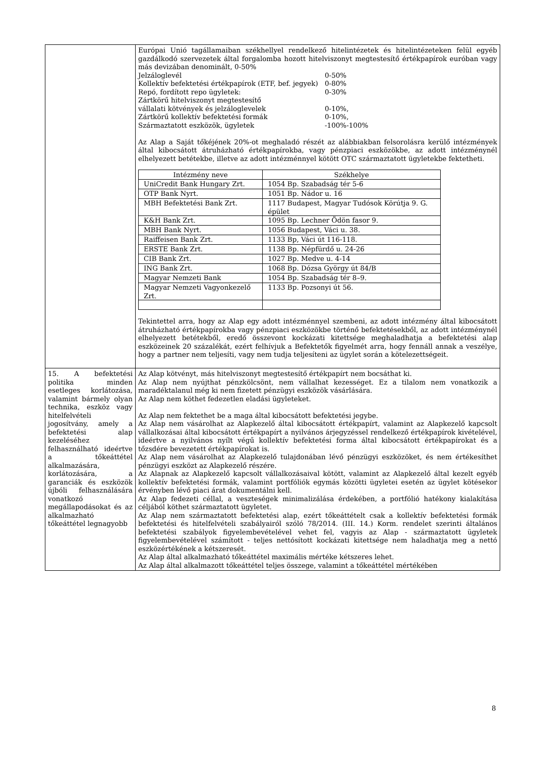| | Európai Unió tagállamaiban székhellyel rendelkező hitelintézetek és hitelintézeteken felül egyéb gazdálkodó szervezetek által forgalomba hozott hitelviszonyt megtestesítő értékpapírok euróban vagy más devizában denominált, 0-50% Jelzáloglevél 0-50% Kollektív befektetési értékpapírok (ETF, bef. jegyek) 0-80% Repó, fordított repo ügyletek: 0-30% Zártkörű hitelviszonyt megtestesítő vállalati kötvények és jelzáloglevelek 0-10%, Zártkörű kollektív befektetési formák 0-10%, Származtatott eszközök, ügyletek -100%-100% Az Alap a Saját tőkéjének 20%-ot meghaladó részét az alábbiakban felsorolásra kerülő intézmények által kibocsátott átruházható értékpapírokba, vagy pénzpiaci eszközökbe, az adott intézménynél elhelyezett betétekbe, illetve az adott intézménnyel kötött OTC származtatott ügyletekbe fektetheti. / Intézmény neve / Székhelye / / --- / --- / / UniCredit Bank Hungary Zrt. / 1054 Bp. Szabadság tér 5-6 / / OTP Bank Nyrt. / 1051 Bp. Nádor u. 16 / / MBH Befektetési Bank Zrt. / 1117 Budapest, Magyar Tudósok Körútja 9. G. épület / / K&H Bank Zrt. / 1095 Bp. Lechner Ödön fasor 9. / / MBH Bank Nyrt. / 1056 Budapest, Váci u. 38. / / Raiffeisen Bank Zrt. / 1133 Bp, Váci út 116-118. / / ERSTE Bank Zrt. / 1138 Bp. Népfürdő u. 24-26 / / CIB Bank Zrt. / 1027 Bp. Medve u. 4-14 / / ING Bank Zrt. / 1068 Bp. Dózsa György út 84/B / / Magyar Nemzeti Bank / 1054 Bp. Szabadság tér 8–9. / / Magyar Nemzeti Vagyonkezelő Zrt. / 1133 Bp. Pozsonyi út 56. / Tekintettel arra, hogy az Alap egy adott intézménnyel szembeni, az adott intézmény által kibocsátott átruházható értékpapírokba vagy pénzpiaci eszközökbe történő befektetésekből, az adott intézménynél elhelyezett betétekből, eredő összevont kockázati kitettsége meghaladhatja a befektetési alap eszközeinek 20 százalékát, ezért felhívjuk a Befektetők figyelmét arra, hogy fennáll annak a veszélye, hogy a partner nem teljesíti, vagy nem tudja teljesíteni az ügylet során a kötelezettségeit. |
| 15. A befektetési politika minden esetleges korlátozása, valamint bármely olyan technika, eszköz vagy hitelfelvételi jogosítvány, amely a befektetési alap kezeléséhez felhasználható ideértve a tőkeáttétel alkalmazására, korlátozására, a garanciák és eszközök újbóli felhasználására vonatkozó megállapodásokat és az alkalmazható tőkeáttétel legnagyobb | Az Alap kötvényt, más hitelviszonyt megtestesítő értékpapírt nem bocsáthat ki. Az Alap nem nyújthat pénzkölcsönt, nem vállalhat kezességet. Ez a tilalom nem vonatkozik a maradéktalanul még ki nem fizetett pénzügyi eszközök vásárlására. Az Alap nem köthet fedezetlen eladási ügyleteket. Az Alap nem fektethet be a maga által kibocsátott befektetési jegybe. Az Alap nem vásárolhat az Alapkezelő által kibocsátott értékpapírt, valamint az Alapkezelő kapcsolt vállalkozásai által kibocsátott értékpapírt a nyilvános árjegyzéssel rendelkező értékpapírok kivételével, ideértve a nyilvános nyílt végű kollektív befektetési forma által kibocsátott értékpapírokat és a tőzsdére bevezetett értékpapírokat is. Az Alap nem vásárolhat az Alapkezelő tulajdonában lévő pénzügyi eszközöket, és nem értékesíthet pénzügyi eszközt az Alapkezelő részére. Az Alapnak az Alapkezelő kapcsolt vállalkozásaival kötött, valamint az Alapkezelő által kezelt egyéb kollektív befektetési formák, valamint portfóliók egymás közötti ügyletei esetén az ügylet kötésekor érvényben lévő piaci árat dokumentálni kell. Az Alap fedezeti céllal, a veszteségek minimalizálása érdekében, a portfólió hatékony kialakítása céljából köthet származtatott ügyletet. Az Alap nem származtatott befektetési alap, ezért tőkeáttételt csak a kollektív befektetési formák befektetési és hitelfelvételi szabályairól szóló 78/2014. (III. 14.) Korm. rendelet szerinti általános befektetési szabályok figyelembevételével vehet fel, vagyis az Alap - származtatott ügyletek figyelembevételével számított - teljes nettósított kockázati kitettsége nem haladhatja meg a nettó eszközértékének a kétszeresét. Az Alap által alkalmazható tőkeáttétel maximális mértéke kétszeres lehet. Az Alap által alkalmazott tőkeáttétel teljes összege, valamint a tőkeáttétel mértékében |
8